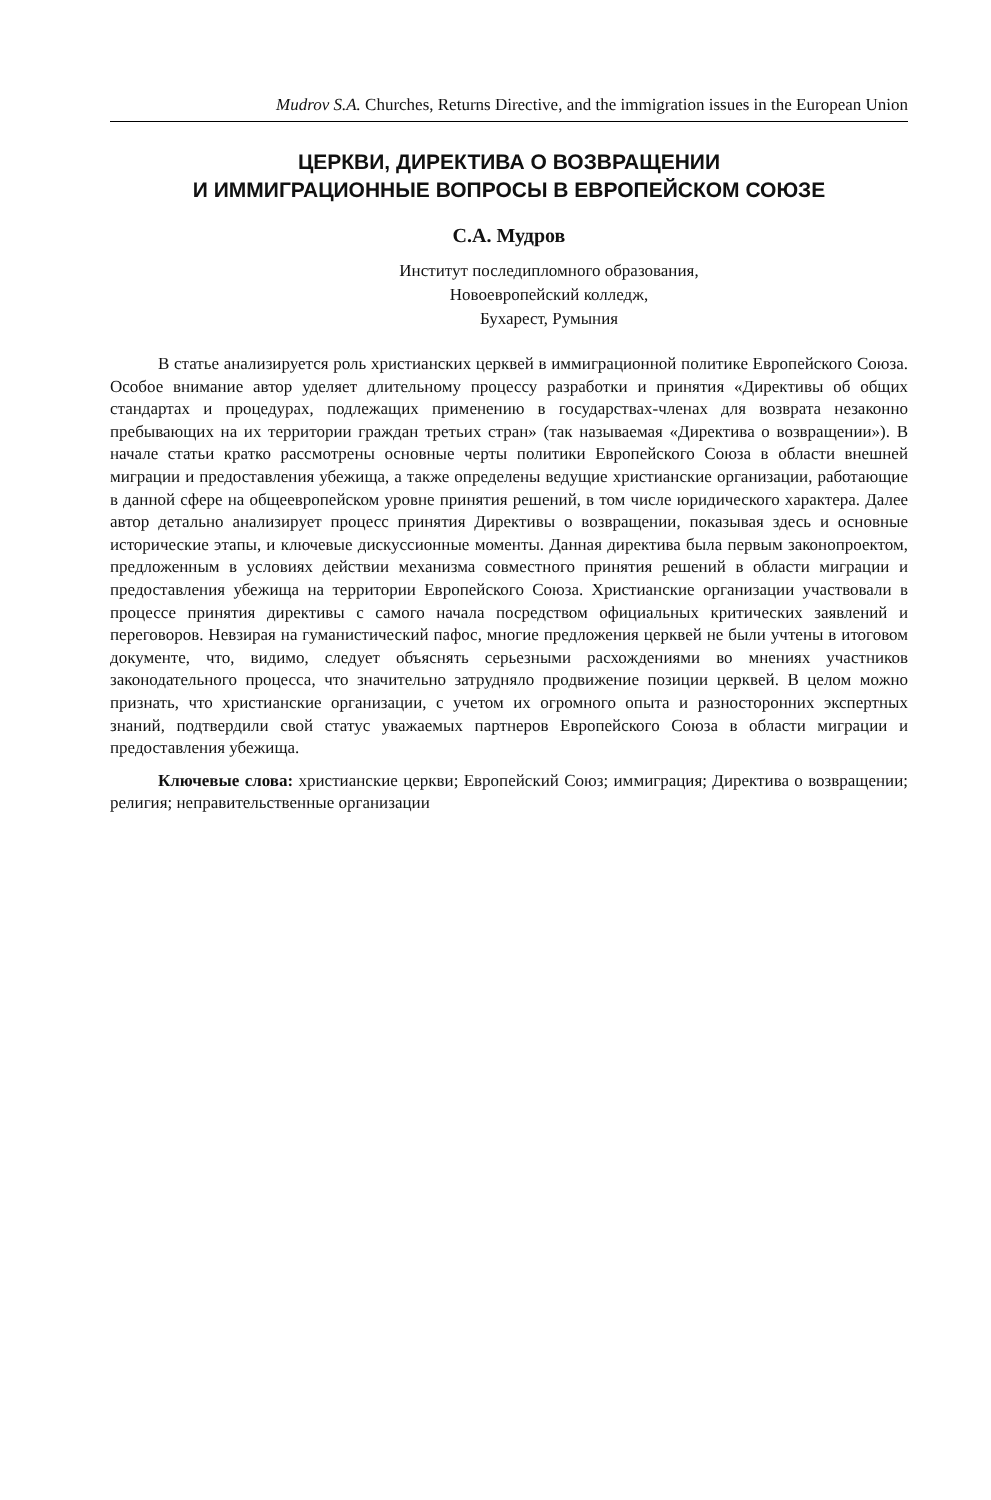Mudrov S.A. Churches, Returns Directive, and the immigration issues in the European Union
ЦЕРКВИ, ДИРЕКТИВА О ВОЗВРАЩЕНИИ
И ИММИГРАЦИОННЫЕ ВОПРОСЫ В ЕВРОПЕЙСКОМ СОЮЗЕ
С.А. Мудров
Институт последипломного образования,
Новоевропейский колледж,
Бухарест, Румыния
В статье анализируется роль христианских церквей в иммиграционной политике Европейского Союза. Особое внимание автор уделяет длительному процессу разработки и принятия «Директивы об общих стандартах и процедурах, подлежащих применению в государствах-членах для возврата незаконно пребывающих на их территории граждан третьих стран» (так называемая «Директива о возвращении»). В начале статьи кратко рассмотрены основные черты политики Европейского Союза в области внешней миграции и предоставления убежища, а также определены ведущие христианские организации, работающие в данной сфере на общеевропейском уровне принятия решений, в том числе юридического характера. Далее автор детально анализирует процесс принятия Директивы о возвращении, показывая здесь и основные исторические этапы, и ключевые дискуссионные моменты. Данная директива была первым законопроектом, предложенным в условиях действии механизма совместного принятия решений в области миграции и предоставления убежища на территории Европейского Союза. Христианские организации участвовали в процессе принятия директивы с самого начала посредством официальных критических заявлений и переговоров. Невзирая на гуманистический пафос, многие предложения церквей не были учтены в итоговом документе, что, видимо, следует объяснять серьезными расхождениями во мнениях участников законодательного процесса, что значительно затрудняло продвижение позиции церквей. В целом можно признать, что христианские организации, с учетом их огромного опыта и разносторонних экспертных знаний, подтвердили свой статус уважаемых партнеров Европейского Союза в области миграции и предоставления убежища.
Ключевые слова: христианские церкви; Европейский Союз; иммиграция; Директива о возвращении; религия; неправительственные организации